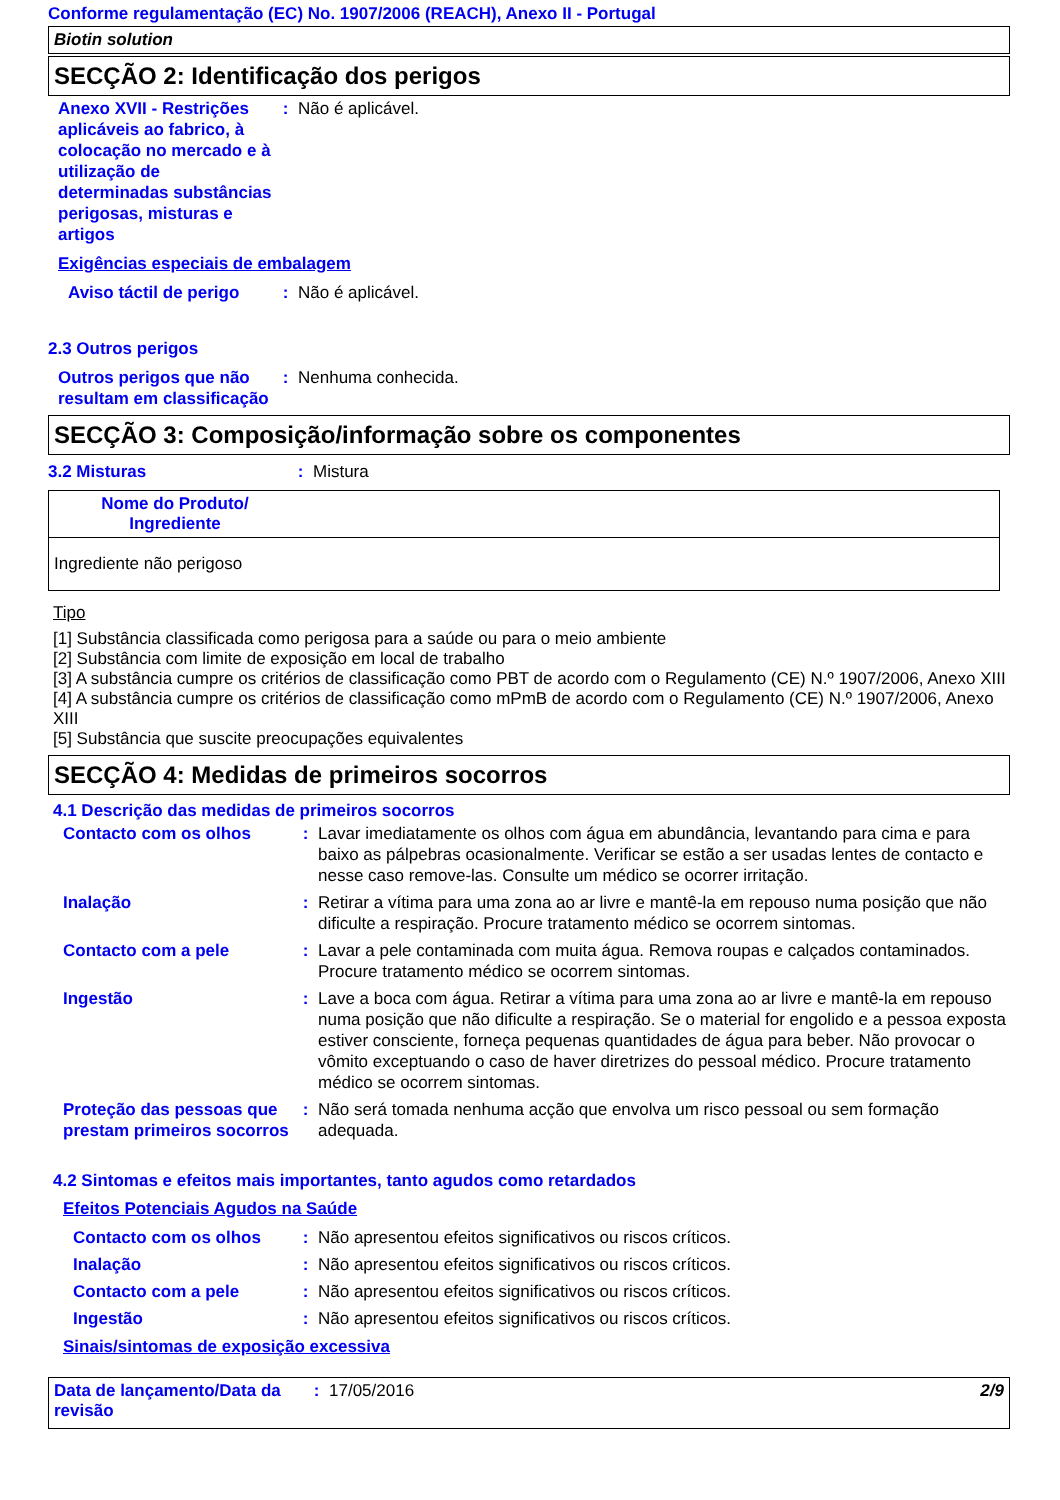Conforme regulamentação (EC) No. 1907/2006 (REACH), Anexo II - Portugal
Biotin solution
SECÇÃO 2: Identificação dos perigos
Anexo XVII - Restrições aplicáveis ao fabrico, à colocação no mercado e à utilização de determinadas substâncias perigosas, misturas e artigos
: Não é aplicável.
Exigências especiais de embalagem
Aviso táctil de perigo
: Não é aplicável.
2.3 Outros perigos
Outros perigos que não resultam em classificação
: Nenhuma conhecida.
SECÇÃO 3: Composição/informação sobre os componentes
3.2 Misturas : Mistura
| Nome do Produto/ Ingrediente | |
| --- | --- |
| Ingrediente não perigoso | |
Tipo
[1] Substância classificada como perigosa para a saúde ou para o meio ambiente
[2] Substância com limite de exposição em local de trabalho
[3] A substância cumpre os critérios de classificação como PBT de acordo com o Regulamento (CE) N.º 1907/2006, Anexo XIII
[4] A substância cumpre os critérios de classificação como mPmB de acordo com o Regulamento (CE) N.º 1907/2006, Anexo XIII
[5] Substância que suscite preocupações equivalentes
SECÇÃO 4: Medidas de primeiros socorros
4.1 Descrição das medidas de primeiros socorros
Contacto com os olhos : Lavar imediatamente os olhos com água em abundância, levantando para cima e para baixo as pálpebras ocasionalmente. Verificar se estão a ser usadas lentes de contacto e nesse caso remove-las. Consulte um médico se ocorrer irritação.
Inalação : Retirar a vítima para uma zona ao ar livre e mantê-la em repouso numa posição que não dificulte a respiração. Procure tratamento médico se ocorrem sintomas.
Contacto com a pele : Lavar a pele contaminada com muita água. Remova roupas e calçados contaminados. Procure tratamento médico se ocorrem sintomas.
Ingestão : Lave a boca com água. Retirar a vítima para uma zona ao ar livre e mantê-la em repouso numa posição que não dificulte a respiração. Se o material for engolido e a pessoa exposta estiver consciente, forneça pequenas quantidades de água para beber. Não provocar o vômito exceptuando o caso de haver diretrizes do pessoal médico. Procure tratamento médico se ocorrem sintomas.
Proteção das pessoas que prestam primeiros socorros
: Não será tomada nenhuma acção que envolva um risco pessoal ou sem formação adequada.
4.2 Sintomas e efeitos mais importantes, tanto agudos como retardados
Efeitos Potenciais Agudos na Saúde
Contacto com os olhos : Não apresentou efeitos significativos ou riscos críticos.
Inalação : Não apresentou efeitos significativos ou riscos críticos.
Contacto com a pele : Não apresentou efeitos significativos ou riscos críticos.
Ingestão : Não apresentou efeitos significativos ou riscos críticos.
Sinais/sintomas de exposição excessiva
Data de lançamento/Data da revisão
: 17/05/2016 2/9